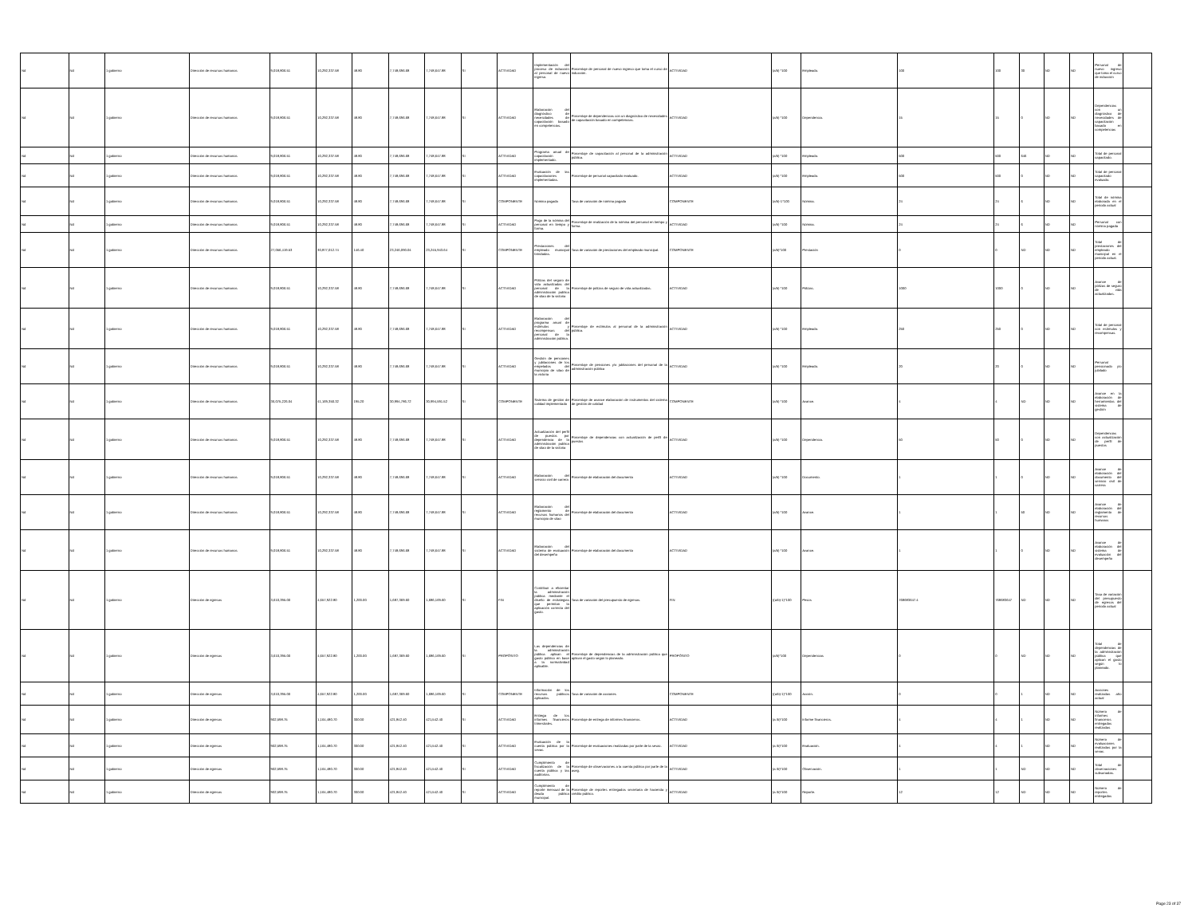| Nd | Nd | 1 gobierno | Dirección de recursos humanos | 9,018,806.51 | 10,292,337.58 | 48.80 | 7,748,696.68 | 7,748,647.88 | SI | ACTIVIDAD | Implementación del proceso de inducción al personal de nuevo ingreso. | Porcentaje de personal de nuevo ingreso que toma el curso de inducción. | ACTIVIDAD | (a/b) *100 | Empleado. | 100 | 100 | 30 | ND | ND | Personal de nuevo ingreso que toma el curso de inducción | |
| Nd | Nd | 1 gobierno | Dirección de recursos humanos | 9,018,806.51 | 10,292,337.58 | 48.80 | 7,748,696.68 | 7,748,647.88 | SI | ACTIVIDAD | Elaboración del diagnóstico de necesidades de capacitación basado en competencias. | Porcentaje de dependencias con un diagnóstico de necesidades de capacitación basado en competencias. | ACTIVIDAD | (a/b) *100 | Dependencia. | 15 | 15 | 0 | ND | ND | Dependencias con un diagnóstico de necesidades de capacitación basado en competencias | |
| Nd | Nd | 1 gobierno | Dirección de recursos humanos | 9,018,806.51 | 10,292,337.58 | 48.80 | 7,748,696.68 | 7,748,647.88 | SI | ACTIVIDAD | Programa anual de capacitación implementado. | Porcentaje de capacitación al personal de la administración pública. | ACTIVIDAD | (a/b) *100 | Empleado. | 500 | 500 | 646 | ND | ND | Total de personal capacitado. | |
| Nd | Nd | 1 gobierno | Dirección de recursos humanos | 9,018,806.51 | 10,292,337.58 | 48.80 | 7,748,696.68 | 7,748,647.88 | SI | ACTIVIDAD | Evaluación de las capacitaciones implementadas. | Porcentaje de personal capacitado evaluado. | ACTIVIDAD | (a/b) *100 | Empleado. | 500 | 500 | 0 | ND | ND | Total de personal capacitado evaluado. | |
| Nd | Nd | 1 gobierno | Dirección de recursos humanos | 9,018,806.51 | 10,292,337.58 | 48.80 | 7,748,696.68 | 7,748,647.88 | SI | COMPONENTE | Nómina pagada | Tasa de variación de nómina pagada | COMPONENTE | (a/b)-1*100 | Nómina. | 24 | 24 | 6 | ND | ND | Total de nómina elaborada en el periodo actual | |
| Nd | Nd | 1 gobierno | Dirección de recursos humanos | 9,018,806.51 | 10,292,337.58 | 48.80 | 7,748,696.68 | 7,748,647.88 | SI | ACTIVIDAD | Pago de la nómina del personal en tiempo y forma. | Porcentaje de realización de la nómina del personal en tiempo y forma. | ACTIVIDAD | (a/b) *100 | Nómina. | 24 | 24 | 6 | ND | ND | Personal con nómina pagada | |
| Nd | Nd | 1 gobierno | Dirección de recursos humanos | 27,056,419.53 | 30,877,012.74 | 146.40 | 23,246,090.04 | 23,245,943.64 | SI | COMPONENTE | Prestaciones del empleado municipal brindadas. | Tasa de variación de prestaciones del empleado municipal. | COMPONENTE | (a/b)*100 | Prestación | 0 | 0 | ND | ND | ND | Total de prestaciones del empleado municipal en el periodo actual. | |
| Nd | Nd | 1 gobierno | Dirección de recursos humanos | 9,018,806.51 | 10,292,337.58 | 48.80 | 7,748,696.68 | 7,748,647.88 | SI | ACTIVIDAD | Pólizas del seguro de vida actualizadas del personal de la administración publica de silao de la victoria | Porcentaje de pólizas de seguro de vida actualizadas. | ACTIVIDAD | (a/b) *100 | Pólizas. | 1000 | 1000 | 0 | ND | ND | Avance de pólizas de seguro de vida actualizadas. | |
| Nd | Nd | 1 gobierno | Dirección de recursos humanos | 9,018,806.51 | 10,292,337.58 | 48.80 | 7,748,696.68 | 7,748,647.88 | SI | ACTIVIDAD | Elaboración del programa anual de estímulos y recompensas del personal de la administración pública. | Porcentaje de estímulos al personal de la administración pública. | ACTIVIDAD | (a/b) *100 | Empleado. | 250 | 250 | 0 | ND | ND | Total de personal con estímulos y recompensas. | |
| Nd | Nd | 1 gobierno | Dirección de recursos humanos | 9,018,806.51 | 10,292,337.58 | 48.80 | 7,748,696.68 | 7,748,647.88 | SI | ACTIVIDAD | Gestión de pensiones y jubilaciones de los empelados del municipio de silao de la victoria | Porcentaje de pensiones y/o jubilaciones del personal de la administración pública | ACTIVIDAD | (a/b) *100 | Empleado. | 20 | 20 | 0 | ND | ND | Personal pensionado y/o jubilado | |
| Nd | Nd | 1 gobierno | Dirección de recursos humanos | 36,075,226.04 | 41,169,350.32 | 195.20 | 30,994,786.72 | 30,994,591.52 | SI | COMPONENTE | Sistema de gestión de calidad implementado | Porcentaje de avance elaboración de instrumentos del sistema de gestión de calidad | COMPONENTE | (a/b) *100 | Avance. | 4 | 4 | ND | ND | ND | Avance en la elaboración de herramientas del sistema de gestión | |
| Nd | Nd | 1 gobierno | Dirección de recursos humanos | 9,018,806.51 | 10,292,337.58 | 48.80 | 7,748,696.68 | 7,748,647.88 | SI | ACTIVIDAD | Actualización del perfil de puestos por dependencia de la administración publica de silao de la victoria | Porcentaje de dependencias con actualización de perfil de puestos | ACTIVIDAD | (a/b) *100 | Dependencia. | 50 | 50 | 0 | ND | ND | Dependencias con actualización de perfil de puestos | |
| Nd | Nd | 1 gobierno | Dirección de recursos humanos | 9,018,806.51 | 10,292,337.58 | 48.80 | 7,748,696.68 | 7,748,647.88 | SI | ACTIVIDAD | Elaboración del servicio civil de carrera | Porcentaje de elaboración del documento | ACTIVIDAD | (a/b) *100 | Documento. | 1 | 1 | 0 | ND | ND | Avance de elaboración del documento del servicio civil de carrera | |
| Nd | Nd | 1 gobierno | Dirección de recursos humanos | 9,018,806.51 | 10,292,337.58 | 48.80 | 7,748,696.68 | 7,748,647.88 | SI | ACTIVIDAD | Elaboración del reglamento de recursos humanos del municipio de silao | Porcentaje de elaboración del documento | ACTIVIDAD | (a/b) *100 | Avance. | 1 | 1 | 50 | ND | ND | Avance de elaboración del reglamento de recursos humanos | |
| Nd | Nd | 1 gobierno | Dirección de recursos humanos | 9,018,806.51 | 10,292,337.58 | 48.80 | 7,748,696.68 | 7,748,647.88 | SI | ACTIVIDAD | Elaboración del sistema de evaluación del desempeño | Porcentaje de elaboración del documento | ACTIVIDAD | (a/b) *100 | Avance. | 1 | 1 | 0 | ND | ND | Avance de elaboración del sistema de evaluación del desempeño | |
| Nd | Nd | 1 gobierno | Dirección de egresos | 3,610,395.00 | 4,657,922.80 | 1,200.00 | 1,687,369.60 | 1,686,169.60 | SI | FIN | Contribuir a eficientar la administración pública mediante el diseño de estrategias que permitan la aplicación correcta del gasto. | Tasa de variación del presupuesto de egresos. | FIN | ((a/b)-1)*100 | Pesos | 768683647.4 | 768683647 | ND | ND | ND | Tasa de variación del presupuesto de egresos del periodo actual | |
| Nd | Nd | 1 gobierno | Dirección de egresos | 3,610,395.00 | 4,657,922.80 | 1,200.00 | 1,687,369.60 | 1,686,169.60 | SI | PROPÓSITO | Las dependencias de la administración pública aplican el gasto público en base a la normatividad aplicable. | Porcentaje de dependencias de la administración pública que aplican el gasto según lo planeado. | PROPÓSITO | (a/b)*100 | Dependencias | 0 | 0 | ND | ND | ND | Total de dependencias de la administración pública que aplican el gasto según lo planeado. | |
| Nd | Nd | 1 gobierno | Dirección de egresos | 3,610,395.00 | 4,657,922.80 | 1,200.00 | 1,687,369.60 | 1,686,169.60 | SI | COMPONENTE | Información de los recursos públicos aplicados. | Tasa de variación de acciones | COMPONENTE | ((a/b)-1)*100 | Acción. | 0 | 0 | 1 | ND | ND | Acciones realizadas año actual | |
| Nd | Nd | 1 gobierno | Dirección de egresos | 902,598.75 | 1,164,480.70 | 300.00 | 421,842.40 | 421,542.40 | SI | ACTIVIDAD | Entrega de los informes financieros trimestrales. | Porcentaje de entrega de informes financieros. | ACTIVIDAD | (a /b)*100 | Informe financieros. | 4 | 4 | 1 | ND | ND | Número de informes financieros entregados realizadas | |
| Nd | Nd | 1 gobierno | Dirección de egresos | 902,598.75 | 1,164,480.70 | 300.00 | 421,842.40 | 421,542.40 | SI | ACTIVIDAD | Evaluación de la cuenta pública por la sevac. | Porcentaje de evaluaciones realizadas por parte de la sevac. | ACTIVIDAD | (a /b)*100 | Evaluación. | 4 | 4 | 1 | ND | ND | Número de evaluaciones realizadas por la sevac. | |
| Nd | Nd | 1 gobierno | Dirección de egresos | 902,598.75 | 1,164,480.70 | 300.00 | 421,842.40 | 421,542.40 | SI | ACTIVIDAD | Cumplimiento de fiscalización de la cuenta pública y las auditorías. | Porcentaje de observaciones a la cuenta pública por parte de la aseg. | ACTIVIDAD | (a /b)*100 | Observación. | 1 | 1 | ND | ND | ND | Total de observaciones subsanadas. | |
| Nd | Nd | 1 gobierno | Dirección de egresos | 902,598.75 | 1,164,480.70 | 300.00 | 421,842.40 | 421,542.40 | SI | ACTIVIDAD | Cumplimiento de reporte mensual de la deuda pública municipal. | Porcentaje de reportes entregados secretaría de hacienda y crédito público. | ACTIVIDAD | (a /b)*100 | Reporte. | 12 | 12 | ND | ND | ND | Número de reportes entregados | |
Page 23 of 37